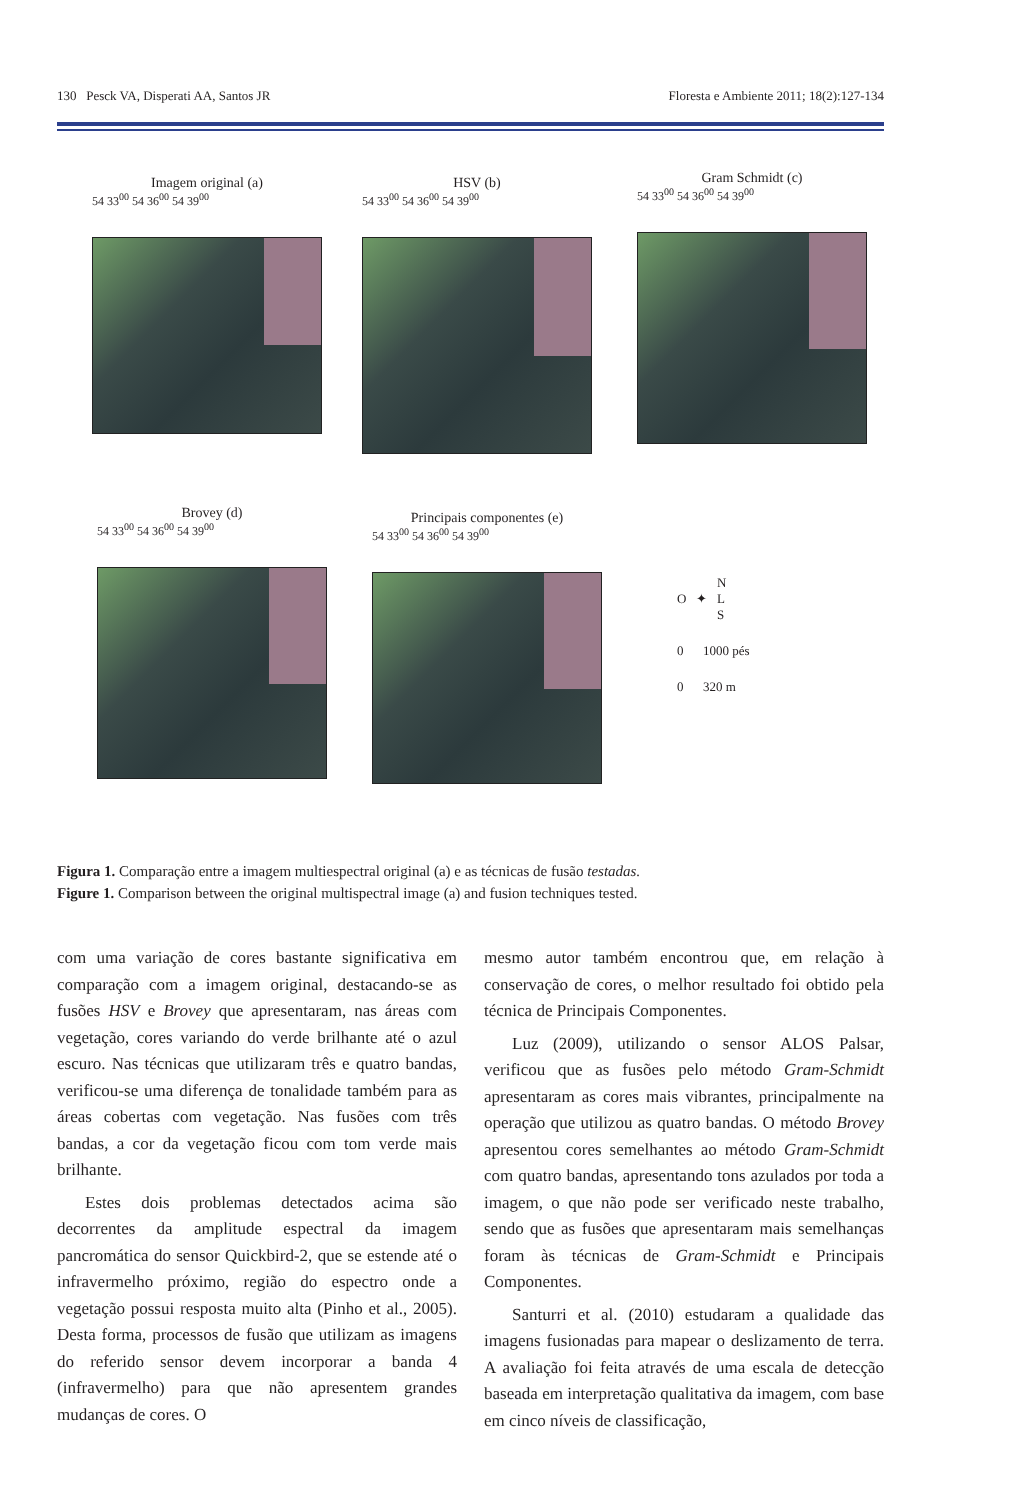130 Pesck VA, Disperati AA, Santos JR Floresta e Ambiente 2011; 18(2):127-134
Imagem original (a)
54 33<sup>00</sup> 54 36<sup>00</sup> 54 39<sup>00</sup>
HSV (b)
54 33<sup>00</sup> 54 36<sup>00</sup> 54 39<sup>00</sup>
Gram Schmidt (c)
54 33<sup>00</sup> 54 36<sup>00</sup> 54 39<sup>00</sup>
Brovey (d)
54 33<sup>00</sup> 54 36<sup>00</sup> 54 39<sup>00</sup>
Principais componentes (e)
54 33<sup>00</sup> 54 36<sup>00</sup> 54 39<sup>00</sup>
N
O ✦ L
S
0 1000 pés
0 320 m
Figura 1. Comparação entre a imagem multiespectral original (a) e as técnicas de fusão testadas.
Figure 1. Comparison between the original multispectral image (a) and fusion techniques tested.
com uma variação de cores bastante significativa em comparação com a imagem original, destacando-se as fusões HSV e Brovey que apresentaram, nas áreas com vegetação, cores variando do verde brilhante até o azul escuro. Nas técnicas que utilizaram três e quatro bandas, verificou-se uma diferença de tonalidade também para as áreas cobertas com vegetação. Nas fusões com três bandas, a cor da vegetação ficou com tom verde mais brilhante.
Estes dois problemas detectados acima são decorrentes da amplitude espectral da imagem pancromática do sensor Quickbird-2, que se estende até o infravermelho próximo, região do espectro onde a vegetação possui resposta muito alta (Pinho et al., 2005). Desta forma, processos de fusão que utilizam as imagens do referido sensor devem incorporar a banda 4 (infravermelho) para que não apresentem grandes mudanças de cores. O
mesmo autor também encontrou que, em relação à conservação de cores, o melhor resultado foi obtido pela técnica de Principais Componentes.
Luz (2009), utilizando o sensor ALOS Palsar, verificou que as fusões pelo método Gram-Schmidt apresentaram as cores mais vibrantes, principalmente na operação que utilizou as quatro bandas. O método Brovey apresentou cores semelhantes ao método Gram-Schmidt com quatro bandas, apresentando tons azulados por toda a imagem, o que não pode ser verificado neste trabalho, sendo que as fusões que apresentaram mais semelhanças foram às técnicas de Gram-Schmidt e Principais Componentes.
Santurri et al. (2010) estudaram a qualidade das imagens fusionadas para mapear o deslizamento de terra. A avaliação foi feita através de uma escala de detecção baseada em interpretação qualitativa da imagem, com base em cinco níveis de classificação,